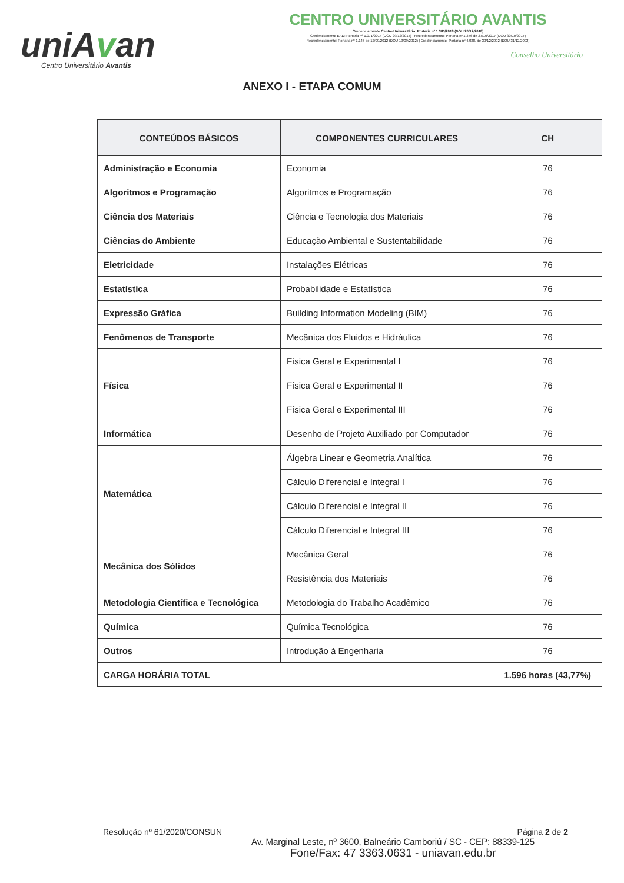uniAvan
Centro Universitário Avantis
CENTRO UNIVERSITÁRIO AVANTIS
Credenciamento Centro Universitário: Portaria nº 1.385/2018 (DOU 20/12/2018)
Credenciamento EAD: Portaria nº 1.071/2014 (DOU 29/12/2014) | Recredenciamento: Portaria nº 1.356 de 27/10/2017 (DOU 30/10/2017)
Recredenciamento: Portaria nº 1.146 de 12/09/2012 (DOU 13/09/2012) | Credenciamento: Portaria nº 4.028, de 30/12/2002 (DOU 31/12/2002)
Conselho Universitário
ANEXO I - ETAPA COMUM
| CONTEÚDOS BÁSICOS | COMPONENTES CURRICULARES | CH |
| --- | --- | --- |
| Administração e Economia | Economia | 76 |
| Algoritmos e Programação | Algoritmos e Programação | 76 |
| Ciência dos Materiais | Ciência e Tecnologia dos Materiais | 76 |
| Ciências do Ambiente | Educação Ambiental e Sustentabilidade | 76 |
| Eletricidade | Instalações Elétricas | 76 |
| Estatística | Probabilidade e Estatística | 76 |
| Expressão Gráfica | Building Information Modeling (BIM) | 76 |
| Fenômenos de Transporte | Mecânica dos Fluidos e Hidráulica | 76 |
| Física | Física Geral e Experimental I | 76 |
| | Física Geral e Experimental II | 76 |
| | Física Geral e Experimental III | 76 |
| Informática | Desenho de Projeto Auxiliado por Computador | 76 |
| Matemática | Álgebra Linear e Geometria Analítica | 76 |
| | Cálculo Diferencial e Integral I | 76 |
| | Cálculo Diferencial e Integral II | 76 |
| | Cálculo Diferencial e Integral III | 76 |
| Mecânica dos Sólidos | Mecânica Geral | 76 |
| | Resistência dos Materiais | 76 |
| Metodologia Científica e Tecnológica | Metodologia do Trabalho Acadêmico | 76 |
| Química | Química Tecnológica | 76 |
| Outros | Introdução à Engenharia | 76 |
| CARGA HORÁRIA TOTAL | | 1.596 horas (43,77%) |
Resolução nº 61/2020/CONSUN Página 2 de 2
Av. Marginal Leste, nº 3600, Balneário Camboriú / SC - CEP: 88339-125
Fone/Fax: 47 3363.0631 - uniavan.edu.br